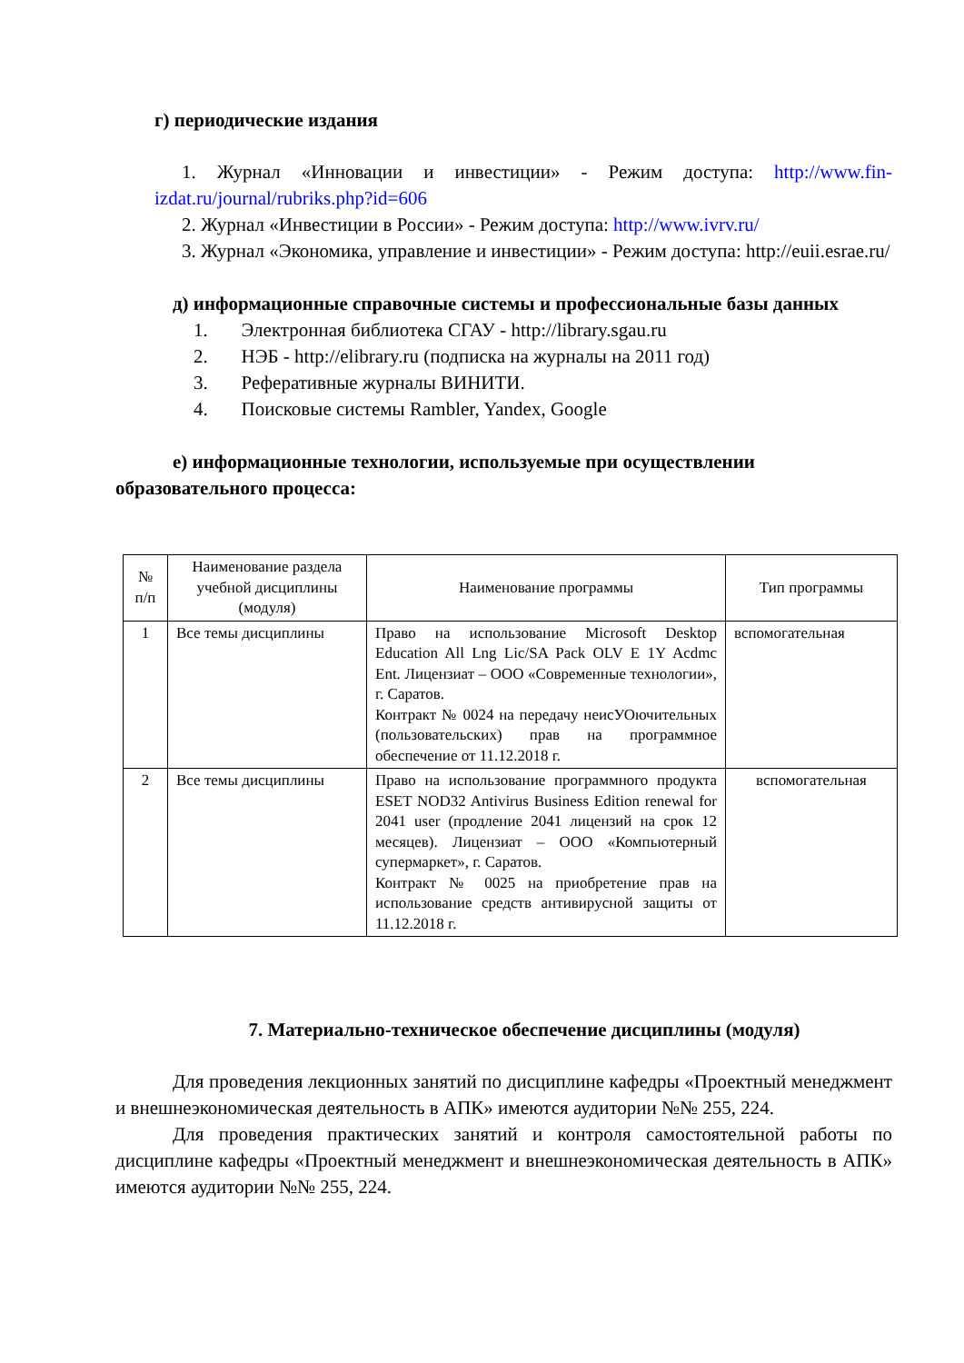г) периодические издания
1. Журнал «Инновации и инвестиции» - Режим доступа: http://www.fin- izdat.ru/journal/rubriks.php?id=606
2. Журнал «Инвестиции в России» - Режим доступа: http://www.ivrv.ru/
3. Журнал «Экономика, управление и инвестиции» - Режим доступа: http://euii.esrae.ru/
д) информационные справочные системы и профессиональные базы данных
1. Электронная библиотека СГАУ - http://library.sgau.ru
2. НЭБ - http://elibrary.ru (подписка на журналы на 2011 год)
3. Реферативные журналы ВИНИТИ.
4. Поисковые системы Rambler, Yandex, Google
е) информационные технологии, используемые при осуществлении образовательного процесса:
| № п/п | Наименование раздела учебной дисциплины (модуля) | Наименование программы | Тип программы |
| --- | --- | --- | --- |
| 1 | Все темы дисциплины | Право на использование Microsoft Desktop Education All Lng Lic/SA Pack OLV E 1Y Acdmc Ent. Лицензиат – ООО «Современные технологии», г. Саратов. Контракт № 0024 на передачу неисУОючительных (пользовательских) прав на программное обеспечение от 11.12.2018 г. | вспомогательная |
| 2 | Все темы дисциплины | Право на использование программного продукта ESET NOD32 Antivirus Business Edition renewal for 2041 user (продление 2041 лицензий на срок 12 месяцев). Лицензиат – ООО «Компьютерный супермаркет», г. Саратов. Контракт № 0025 на приобретение прав на использование средств антивирусной защиты от 11.12.2018 г. | вспомогательная |
7. Материально-техническое обеспечение дисциплины (модуля)
Для проведения лекционных занятий по дисциплине кафедры «Проектный менеджмент и внешнеэкономическая деятельность в АПК» имеются аудитории №№ 255, 224.
Для проведения практических занятий и контроля самостоятельной работы по дисциплине кафедры «Проектный менеджмент и внешнеэкономическая деятельность в АПК» имеются аудитории №№ 255, 224.